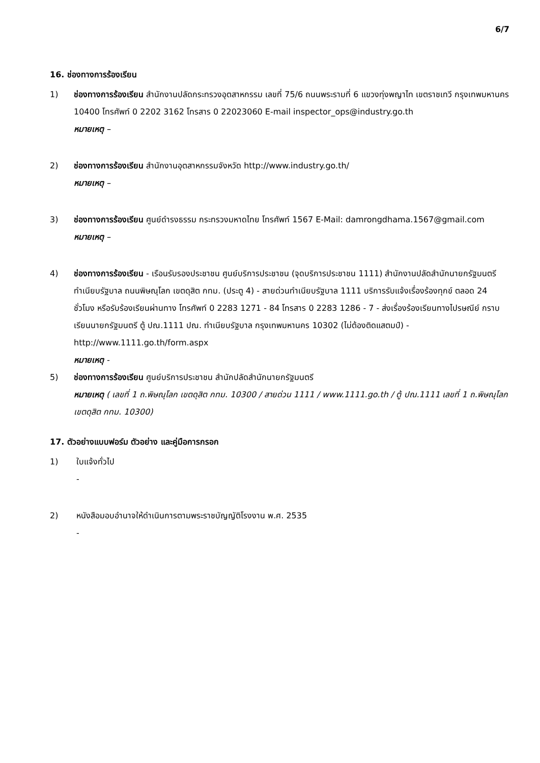6/7
16. ช่องทางการร้องเรียน
1) ช่องทางการร้องเรียน สำนักงานปลัดกระทรวงอุตสาหกรรม เลขที่ 75/6 ถนนพระรามที่ 6 แขวงทุ่งพญาไท เขตราชเทวี กรุงเทพมหานคร 10400 โทรศัพท์ 0 2202 3162 โทรสาร 0 22023060 E-mail inspector_ops@industry.go.th
หมายเหตุ –
2) ช่องทางการร้องเรียน สำนักงานอุตสาหกรรมจังหวัด http://www.industry.go.th/
หมายเหตุ –
3) ช่องทางการร้องเรียน ศูนย์ดำรงธรรม กระทรวงมหาดไทย โทรศัพท์ 1567 E-Mail: damrongdhama.1567@gmail.com
หมายเหตุ –
4) ช่องทางการร้องเรียน - เรือนรับรองประชาชน ศูนย์บริการประชาชน (จุดบริการประชาชน 1111) สำนักงานปลัดสำนักนายกรัฐมนตรี ทำเนียบรัฐบาล ถนนพิษณุโลก เขตดุสิต กทม. (ประตู 4) - สายด่วนทำเนียบรัฐบาล 1111 บริการรับแจ้งเรื่องร้องทุกข์ ตลอด 24 ชั่วโมง หรือรับร้องเรียนผ่านทาง โทรศัพท์ 0 2283 1271 - 84 โทรสาร 0 2283 1286 - 7 - ส่งเรื่องร้องเรียนทางไปรษณีย์ กราบเรียนนายกรัฐมนตรี ตู้ ปณ.1111 ปณ. ทำเนียบรัฐบาล กรุงเทพมหานคร 10302 (ไม่ต้องติดแสตมป์) - http://www.1111.go.th/form.aspx
หมายเหตุ -
5) ช่องทางการร้องเรียน ศูนย์บริการประชาชน สำนักปลัดสำนักนายกรัฐมนตรี
หมายเหตุ ( เลขที่ 1 ถ.พิษณุโลก เขตดุสิต กทม. 10300 / สายด่วน 1111 / www.1111.go.th / ตู้ ปณ.1111 เลขที่ 1 ถ.พิษณุโลก เขตดุสิต กทม. 10300)
17. ตัวอย่างแบบฟอร์ม ตัวอย่าง และคู่มือการกรอก
1) ใบแจ้งทั่วไป
-
2) หนังสือมอบอำนาจให้ดำเนินการตามพระราชบัญญัติโรงงาน พ.ศ. 2535
-